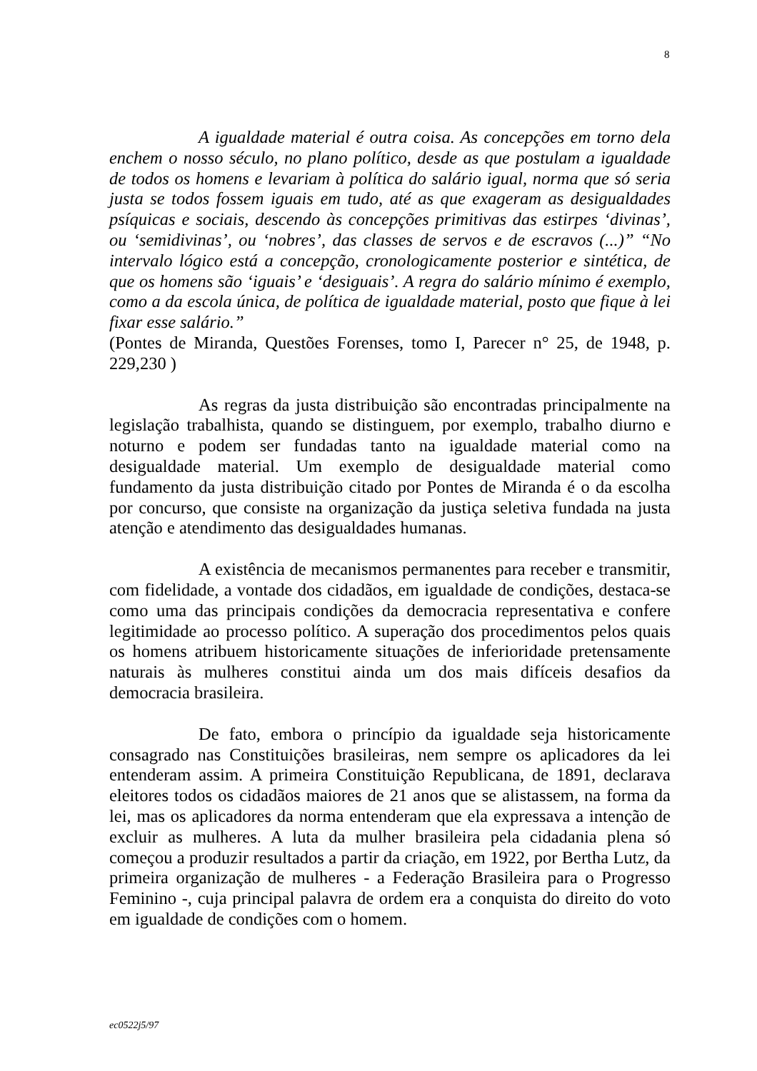8
A igualdade material é outra coisa. As concepções em torno dela enchem o nosso século, no plano político, desde as que postulam a igualdade de todos os homens e levariam à política do salário igual, norma que só seria justa se todos fossem iguais em tudo, até as que exageram as desigualdades psíquicas e sociais, descendo às concepções primitivas das estirpes ‘divinas’, ou ‘semidivinas’, ou ‘nobres’, das classes de servos e de escravos (...)” “No intervalo lógico está a concepção, cronologicamente posterior e sintética, de que os homens são ‘iguais’ e ‘desiguais’. A regra do salário mínimo é exemplo, como a da escola única, de política de igualdade material, posto que fique à lei fixar esse salário.”
(Pontes de Miranda, Questões Forenses, tomo I, Parecer n° 25, de 1948, p. 229,230 )
As regras da justa distribuição são encontradas principalmente na legislação trabalhista, quando se distinguem, por exemplo, trabalho diurno e noturno e podem ser fundadas tanto na igualdade material como na desigualdade material. Um exemplo de desigualdade material como fundamento da justa distribuição citado por Pontes de Miranda é o da escolha por concurso, que consiste na organização da justiça seletiva fundada na justa atenção e atendimento das desigualdades humanas.
A existência de mecanismos permanentes para receber e transmitir, com fidelidade, a vontade dos cidadãos, em igualdade de condições, destaca-se como uma das principais condições da democracia representativa e confere legitimidade ao processo político. A superação dos procedimentos pelos quais os homens atribuem historicamente situações de inferioridade pretensamente naturais às mulheres constitui ainda um dos mais difíceis desafios da democracia brasileira.
De fato, embora o princípio da igualdade seja historicamente consagrado nas Constituições brasileiras, nem sempre os aplicadores da lei entenderam assim. A primeira Constituição Republicana, de 1891, declarava eleitores todos os cidadãos maiores de 21 anos que se alistassem, na forma da lei, mas os aplicadores da norma entenderam que ela expressava a intenção de excluir as mulheres. A luta da mulher brasileira pela cidadania plena só começou a produzir resultados a partir da criação, em 1922, por Bertha Lutz, da primeira organização de mulheres - a Federação Brasileira para o Progresso Feminino -, cuja principal palavra de ordem era a conquista do direito do voto em igualdade de condições com o homem.
ec0522j5/97